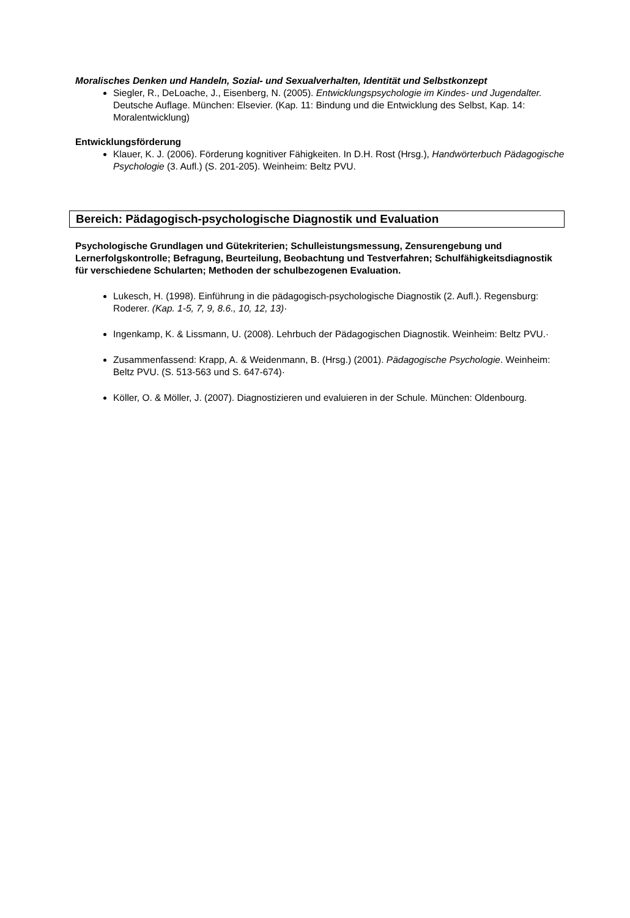Moralisches Denken und Handeln, Sozial- und Sexualverhalten, Identität und Selbstkonzept
Siegler, R., DeLoache, J., Eisenberg, N. (2005). Entwicklungspsychologie im Kindes- und Jugendalter. Deutsche Auflage. München: Elsevier. (Kap. 11: Bindung und die Entwicklung des Selbst, Kap. 14: Moralentwicklung)
Entwicklungsförderung
Klauer, K. J. (2006). Förderung kognitiver Fähigkeiten. In D.H. Rost (Hrsg.), Handwörterbuch Pädagogische Psychologie (3. Aufl.) (S. 201-205). Weinheim: Beltz PVU.
Bereich: Pädagogisch-psychologische Diagnostik und Evaluation
Psychologische Grundlagen und Gütekriterien; Schulleistungsmessung, Zensurengebung und Lernerfolgskontrolle; Befragung, Beurteilung, Beobachtung und Testverfahren; Schulfähigkeitsdiagnostik für verschiedene Schularten; Methoden der schulbezogenen Evaluation.
Lukesch, H. (1998). Einführung in die pädagogisch-psychologische Diagnostik (2. Aufl.). Regensburg: Roderer. (Kap. 1-5, 7, 9, 8.6., 10, 12, 13)·
Ingenkamp, K. & Lissmann, U. (2008). Lehrbuch der Pädagogischen Diagnostik. Weinheim: Beltz PVU.·
Zusammenfassend: Krapp, A. & Weidenmann, B. (Hrsg.) (2001). Pädagogische Psychologie. Weinheim: Beltz PVU. (S. 513-563 und S. 647-674)·
Köller, O. & Möller, J. (2007). Diagnostizieren und evaluieren in der Schule. München: Oldenbourg.